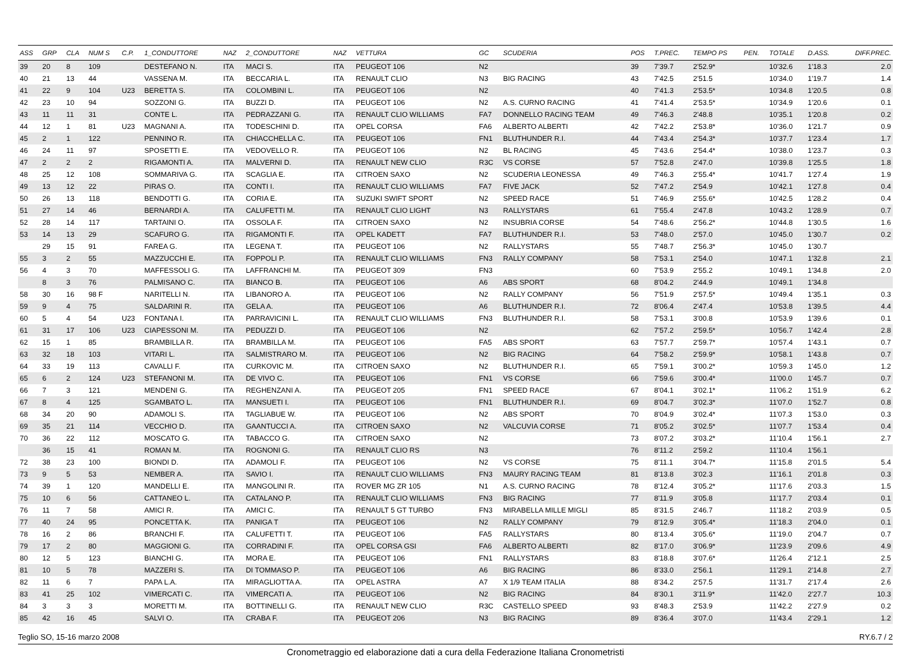| ASS | GRP | CLA | NUM S | C.P. | 1_CONDUTTORE | NAZ | 2_CONDUTTORE | NAZ | VETTURA | GC | SCUDERIA | POS | T.PREC. | TEMPO PS | PEN. | TOTALE | D.ASS. | DIFF.PREC. |
| --- | --- | --- | --- | --- | --- | --- | --- | --- | --- | --- | --- | --- | --- | --- | --- | --- | --- | --- |
| 39 | 20 | 8 | 109 | | DESTEFANO N. | ITA | MACI S. | ITA | PEUGEOT 106 | N2 | | 39 | 7'39.7 | 2'52.9* | | 10'32.6 | 1'18.3 | 2.0 |
| 40 | 21 | 13 | 44 | | VASSENA M. | ITA | BECCARIA L. | ITA | RENAULT CLIO | N3 | BIG RACING | 43 | 7'42.5 | 2'51.5 | | 10'34.0 | 1'19.7 | 1.4 |
| 41 | 22 | 9 | 104 | U23 | BERETTA S. | ITA | COLOMBINI L. | ITA | PEUGEOT 106 | N2 | | 40 | 7'41.3 | 2'53.5* | | 10'34.8 | 1'20.5 | 0.8 |
| 42 | 23 | 10 | 94 | | SOZZONI G. | ITA | BUZZI D. | ITA | PEUGEOT 106 | N2 | A.S. CURNO RACING | 41 | 7'41.4 | 2'53.5* | | 10'34.9 | 1'20.6 | 0.1 |
| 43 | 11 | 11 | 31 | | CONTE L. | ITA | PEDRAZZANI G. | ITA | RENAULT CLIO WILLIAMS | FA7 | DONNELLO RACING TEAM | 49 | 7'46.3 | 2'48.8 | | 10'35.1 | 1'20.8 | 0.2 |
| 44 | 12 | 1 | 81 | U23 | MAGNANI A. | ITA | TODESCHINI D. | ITA | OPEL CORSA | FA6 | ALBERTO ALBERTI | 42 | 7'42.2 | 2'53.8* | | 10'36.0 | 1'21.7 | 0.9 |
| 45 | 2 | 1 | 122 | | PENNINO R. | ITA | CHIACCHELLA C. | ITA | PEUGEOT 106 | FN1 | BLUTHUNDER R.I. | 44 | 7'43.4 | 2'54.3* | | 10'37.7 | 1'23.4 | 1.7 |
| 46 | 24 | 11 | 97 | | SPOSETTI E. | ITA | VEDOVELLO R. | ITA | PEUGEOT 106 | N2 | BL RACING | 45 | 7'43.6 | 2'54.4* | | 10'38.0 | 1'23.7 | 0.3 |
| 47 | 2 | 2 | 2 | | RIGAMONTI A. | ITA | MALVERNI D. | ITA | RENAULT NEW CLIO | R3C | VS CORSE | 57 | 7'52.8 | 2'47.0 | | 10'39.8 | 1'25.5 | 1.8 |
| 48 | 25 | 12 | 108 | | SOMMARIVA G. | ITA | SCAGLIA E. | ITA | CITROEN SAXO | N2 | SCUDERIA LEONESSA | 49 | 7'46.3 | 2'55.4* | | 10'41.7 | 1'27.4 | 1.9 |
| 49 | 13 | 12 | 22 | | PIRAS O. | ITA | CONTI I. | ITA | RENAULT CLIO WILLIAMS | FA7 | FIVE JACK | 52 | 7'47.2 | 2'54.9 | | 10'42.1 | 1'27.8 | 0.4 |
| 50 | 26 | 13 | 118 | | BENDOTTI G. | ITA | CORIA E. | ITA | SUZUKI SWIFT SPORT | N2 | SPEED RACE | 51 | 7'46.9 | 2'55.6* | | 10'42.5 | 1'28.2 | 0.4 |
| 51 | 27 | 14 | 46 | | BERNARDI A. | ITA | CALUFETTI M. | ITA | RENAULT CLIO LIGHT | N3 | RALLYSTARS | 61 | 7'55.4 | 2'47.8 | | 10'43.2 | 1'28.9 | 0.7 |
| 52 | 28 | 14 | 117 | | TARTAINI O. | ITA | OSSOLA F. | ITA | CITROEN SAXO | N2 | INSUBRIA CORSE | 54 | 7'48.6 | 2'56.2* | | 10'44.8 | 1'30.5 | 1.6 |
| 53 | 14 | 13 | 29 | | SCAFURO G. | ITA | RIGAMONTI F. | ITA | OPEL KADETT | FA7 | BLUTHUNDER R.I. | 53 | 7'48.0 | 2'57.0 | | 10'45.0 | 1'30.7 | 0.2 |
| | 29 | 15 | 91 | | FAREA G. | ITA | LEGENA T. | ITA | PEUGEOT 106 | N2 | RALLYSTARS | 55 | 7'48.7 | 2'56.3* | | 10'45.0 | 1'30.7 | |
| 55 | 3 | 2 | 55 | | MAZZUCCHI E. | ITA | FOPPOLI P. | ITA | RENAULT CLIO WILLIAMS | FN3 | RALLY COMPANY | 58 | 7'53.1 | 2'54.0 | | 10'47.1 | 1'32.8 | 2.1 |
| 56 | 4 | 3 | 70 | | MAFFESSOLI G. | ITA | LAFFRANCHI M. | ITA | PEUGEOT 309 | FN3 | | 60 | 7'53.9 | 2'55.2 | | 10'49.1 | 1'34.8 | 2.0 |
| | 8 | 3 | 76 | | PALMISANO C. | ITA | BIANCO B. | ITA | PEUGEOT 106 | A6 | ABS SPORT | 68 | 8'04.2 | 2'44.9 | | 10'49.1 | 1'34.8 | |
| 58 | 30 | 16 | 98 F | | NARITELLI N. | ITA | LIBANORO A. | ITA | PEUGEOT 106 | N2 | RALLY COMPANY | 56 | 7'51.9 | 2'57.5* | | 10'49.4 | 1'35.1 | 0.3 |
| 59 | 9 | 4 | 75 | | SALDARINI R. | ITA | GELA A. | ITA | PEUGEOT 106 | A6 | BLUTHUNDER R.I. | 72 | 8'06.4 | 2'47.4 | | 10'53.8 | 1'39.5 | 4.4 |
| 60 | 5 | 4 | 54 | U23 | FONTANA I. | ITA | PARRAVICINI L. | ITA | RENAULT CLIO WILLIAMS | FN3 | BLUTHUNDER R.I. | 58 | 7'53.1 | 3'00.8 | | 10'53.9 | 1'39.6 | 0.1 |
| 61 | 31 | 17 | 106 | U23 | CIAPESSONI M. | ITA | PEDUZZI D. | ITA | PEUGEOT 106 | N2 | | 62 | 7'57.2 | 2'59.5* | | 10'56.7 | 1'42.4 | 2.8 |
| 62 | 15 | 1 | 85 | | BRAMBILLA R. | ITA | BRAMBILLA M. | ITA | PEUGEOT 106 | FA5 | ABS SPORT | 63 | 7'57.7 | 2'59.7* | | 10'57.4 | 1'43.1 | 0.7 |
| 63 | 32 | 18 | 103 | | VITARI L. | ITA | SALMISTRARO M. | ITA | PEUGEOT 106 | N2 | BIG RACING | 64 | 7'58.2 | 2'59.9* | | 10'58.1 | 1'43.8 | 0.7 |
| 64 | 33 | 19 | 113 | | CAVALLI F. | ITA | CURKOVIC M. | ITA | CITROEN SAXO | N2 | BLUTHUNDER R.I. | 65 | 7'59.1 | 3'00.2* | | 10'59.3 | 1'45.0 | 1.2 |
| 65 | 6 | 2 | 124 | U23 | STEFANONI M. | ITA | DE VIVO C. | ITA | PEUGEOT 106 | FN1 | VS CORSE | 66 | 7'59.6 | 3'00.4* | | 11'00.0 | 1'45.7 | 0.7 |
| 66 | 7 | 3 | 121 | | MENDENI G. | ITA | REGHENZANI A. | ITA | PEUGEOT 205 | FN1 | SPEED RACE | 67 | 8'04.1 | 3'02.1* | | 11'06.2 | 1'51.9 | 6.2 |
| 67 | 8 | 4 | 125 | | SGAMBATO L. | ITA | MANSUETI I. | ITA | PEUGEOT 106 | FN1 | BLUTHUNDER R.I. | 69 | 8'04.7 | 3'02.3* | | 11'07.0 | 1'52.7 | 0.8 |
| 68 | 34 | 20 | 90 | | ADAMOLI S. | ITA | TAGLIABUE W. | ITA | PEUGEOT 106 | N2 | ABS SPORT | 70 | 8'04.9 | 3'02.4* | | 11'07.3 | 1'53.0 | 0.3 |
| 69 | 35 | 21 | 114 | | VECCHIO D. | ITA | GAANTUCCI A. | ITA | CITROEN SAXO | N2 | VALCUVIA CORSE | 71 | 8'05.2 | 3'02.5* | | 11'07.7 | 1'53.4 | 0.4 |
| 70 | 36 | 22 | 112 | | MOSCATO G. | ITA | TABACCO G. | ITA | CITROEN SAXO | N2 | | 73 | 8'07.2 | 3'03.2* | | 11'10.4 | 1'56.1 | 2.7 |
| | 36 | 15 | 41 | | ROMAN M. | ITA | ROGNONI G. | ITA | RENAULT CLIO RS | N3 | | 76 | 8'11.2 | 2'59.2 | | 11'10.4 | 1'56.1 | |
| 72 | 38 | 23 | 100 | | BIONDI D. | ITA | ADAMOLI F. | ITA | PEUGEOT 106 | N2 | VS CORSE | 75 | 8'11.1 | 3'04.7* | | 11'15.8 | 2'01.5 | 5.4 |
| 73 | 9 | 5 | 53 | | NEMBER A. | ITA | SAVIO I. | ITA | RENAULT CLIO WILLIAMS | FN3 | MAURY RACING TEAM | 81 | 8'13.8 | 3'02.3 | | 11'16.1 | 2'01.8 | 0.3 |
| 74 | 39 | 1 | 120 | | MANDELLI E. | ITA | MANGOLINI R. | ITA | ROVER MG ZR 105 | N1 | A.S. CURNO RACING | 78 | 8'12.4 | 3'05.2* | | 11'17.6 | 2'03.3 | 1.5 |
| 75 | 10 | 6 | 56 | | CATTANEO L. | ITA | CATALANO P. | ITA | RENAULT CLIO WILLIAMS | FN3 | BIG RACING | 77 | 8'11.9 | 3'05.8 | | 11'17.7 | 2'03.4 | 0.1 |
| 76 | 11 | 7 | 58 | | AMICI R. | ITA | AMICI C. | ITA | RENAULT 5 GT TURBO | FN3 | MIRABELLA MILLE MIGLI | 85 | 8'31.5 | 2'46.7 | | 11'18.2 | 2'03.9 | 0.5 |
| 77 | 40 | 24 | 95 | | PONCETTA K. | ITA | PANIGA T | ITA | PEUGEOT 106 | N2 | RALLY COMPANY | 79 | 8'12.9 | 3'05.4* | | 11'18.3 | 2'04.0 | 0.1 |
| 78 | 16 | 2 | 86 | | BRANCHI F. | ITA | CALUFETTI T. | ITA | PEUGEOT 106 | FA5 | RALLYSTARS | 80 | 8'13.4 | 3'05.6* | | 11'19.0 | 2'04.7 | 0.7 |
| 79 | 17 | 2 | 80 | | MAGGIONI G. | ITA | CORRADINI F. | ITA | OPEL CORSA GSI | FA6 | ALBERTO ALBERTI | 82 | 8'17.0 | 3'06.9* | | 11'23.9 | 2'09.6 | 4.9 |
| 80 | 12 | 5 | 123 | | BIANCHI G. | ITA | MORA E. | ITA | PEUGEOT 106 | FN1 | RALLYSTARS | 83 | 8'18.8 | 3'07.6* | | 11'26.4 | 2'12.1 | 2.5 |
| 81 | 10 | 5 | 78 | | MAZZERI S. | ITA | DI TOMMASO P. | ITA | PEUGEOT 106 | A6 | BIG RACING | 86 | 8'33.0 | 2'56.1 | | 11'29.1 | 2'14.8 | 2.7 |
| 82 | 11 | 6 | 7 | | PAPA L.A. | ITA | MIRAGLIOTTA A. | ITA | OPEL ASTRA | A7 | X 1/9 TEAM ITALIA | 88 | 8'34.2 | 2'57.5 | | 11'31.7 | 2'17.4 | 2.6 |
| 83 | 41 | 25 | 102 | | VIMERCATI C. | ITA | VIMERCATI A. | ITA | PEUGEOT 106 | N2 | BIG RACING | 84 | 8'30.1 | 3'11.9* | | 11'42.0 | 2'27.7 | 10.3 |
| 84 | 3 | 3 | 3 | | MORETTI M. | ITA | BOTTINELLI G. | ITA | RENAULT NEW CLIO | R3C | CASTELLO SPEED | 93 | 8'48.3 | 2'53.9 | | 11'42.2 | 2'27.9 | 0.2 |
| 85 | 42 | 16 | 45 | | SALVI O. | ITA | CRABA F. | ITA | PEUGEOT 206 | N3 | BIG RACING | 89 | 8'36.4 | 3'07.0 | | 11'43.4 | 2'29.1 | 1.2 |
Teglio SO, 15-16 marzo 2008 RY.6.7 / 2
Cronometraggio ed elaborazione dati a cura della Federazione Italiana Cronometristi